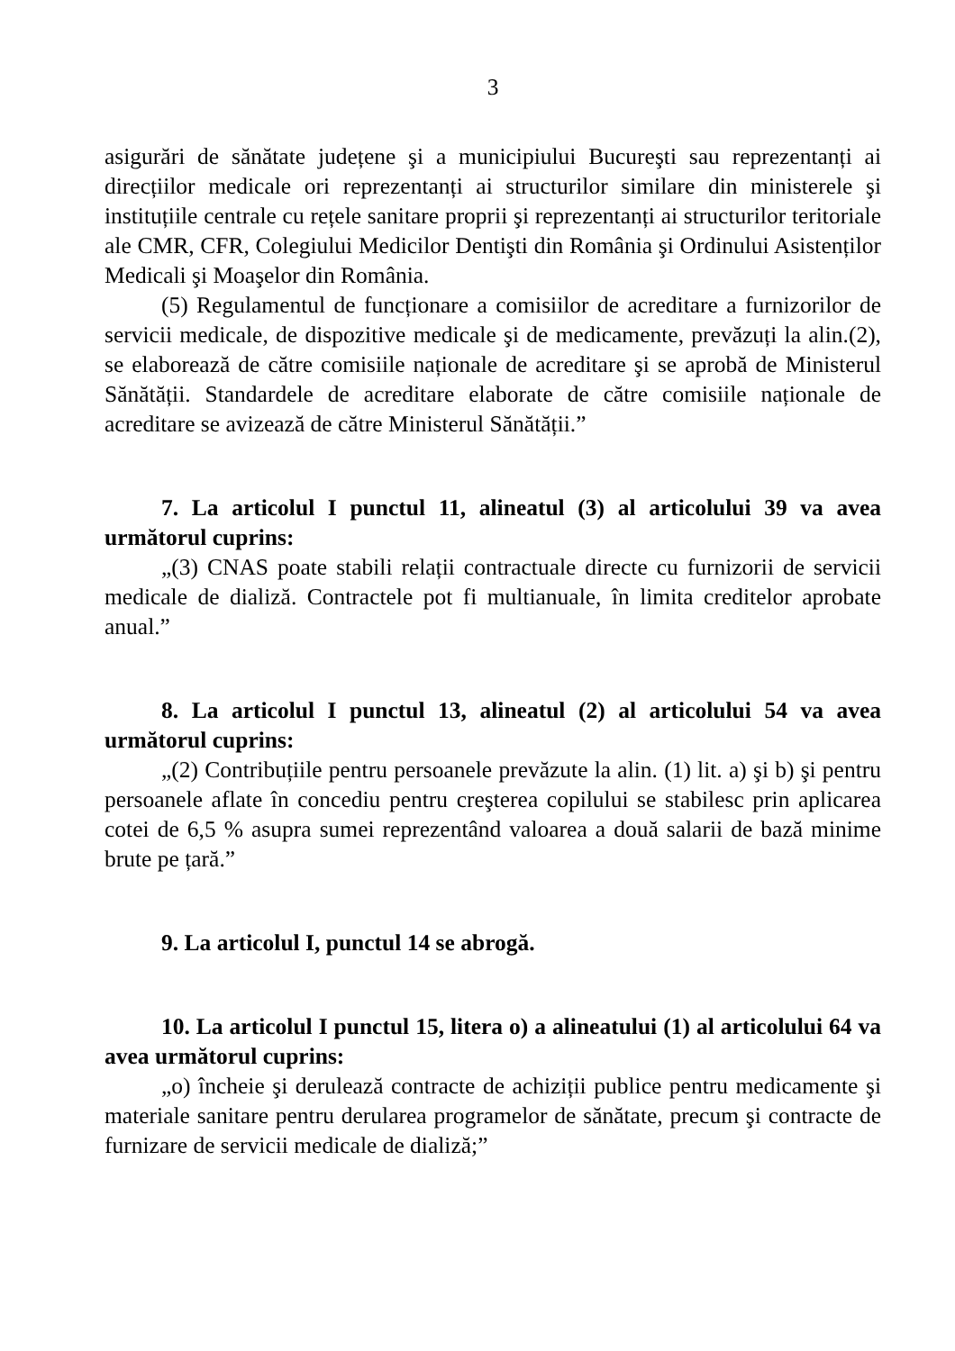3
asigurări de sănătate județene şi a municipiului Bucureşti sau reprezentanți ai direcțiilor medicale ori reprezentanți ai structurilor similare din ministerele şi instituțiile centrale cu rețele sanitare proprii şi reprezentanți ai structurilor teritoriale ale CMR, CFR, Colegiului Medicilor Dentişti din România şi Ordinului Asistenților Medicali şi Moaşelor din România.
(5) Regulamentul de funcționare a comisiilor de acreditare a furnizorilor de servicii medicale, de dispozitive medicale şi de medicamente, prevăzuți la alin.(2), se elaborează de către comisiile naționale de acreditare şi se aprobă de Ministerul Sănătății. Standardele de acreditare elaborate de către comisiile naționale de acreditare se avizează de către Ministerul Sănătății.”
7. La articolul I punctul 11, alineatul (3) al articolului 39 va avea următorul cuprins:
„(3) CNAS poate stabili relații contractuale directe cu furnizorii de servicii medicale de dializă. Contractele pot fi multianuale, în limita creditelor aprobate anual.”
8. La articolul I punctul 13, alineatul (2) al articolului 54 va avea următorul cuprins:
„(2) Contribuțiile pentru persoanele prevăzute la alin. (1) lit. a) şi b) şi pentru persoanele aflate în concediu pentru creşterea copilului se stabilesc prin aplicarea cotei de 6,5 % asupra sumei reprezentând valoarea a două salarii de bază minime brute pe țară.”
9. La articolul I, punctul 14 se abrogă.
10. La articolul I punctul 15, litera o) a alineatului (1) al articolului 64 va avea următorul cuprins:
„o) încheie şi derulează contracte de achiziții publice pentru medicamente şi materiale sanitare pentru derularea programelor de sănătate, precum şi contracte de furnizare de servicii medicale de dializă;”